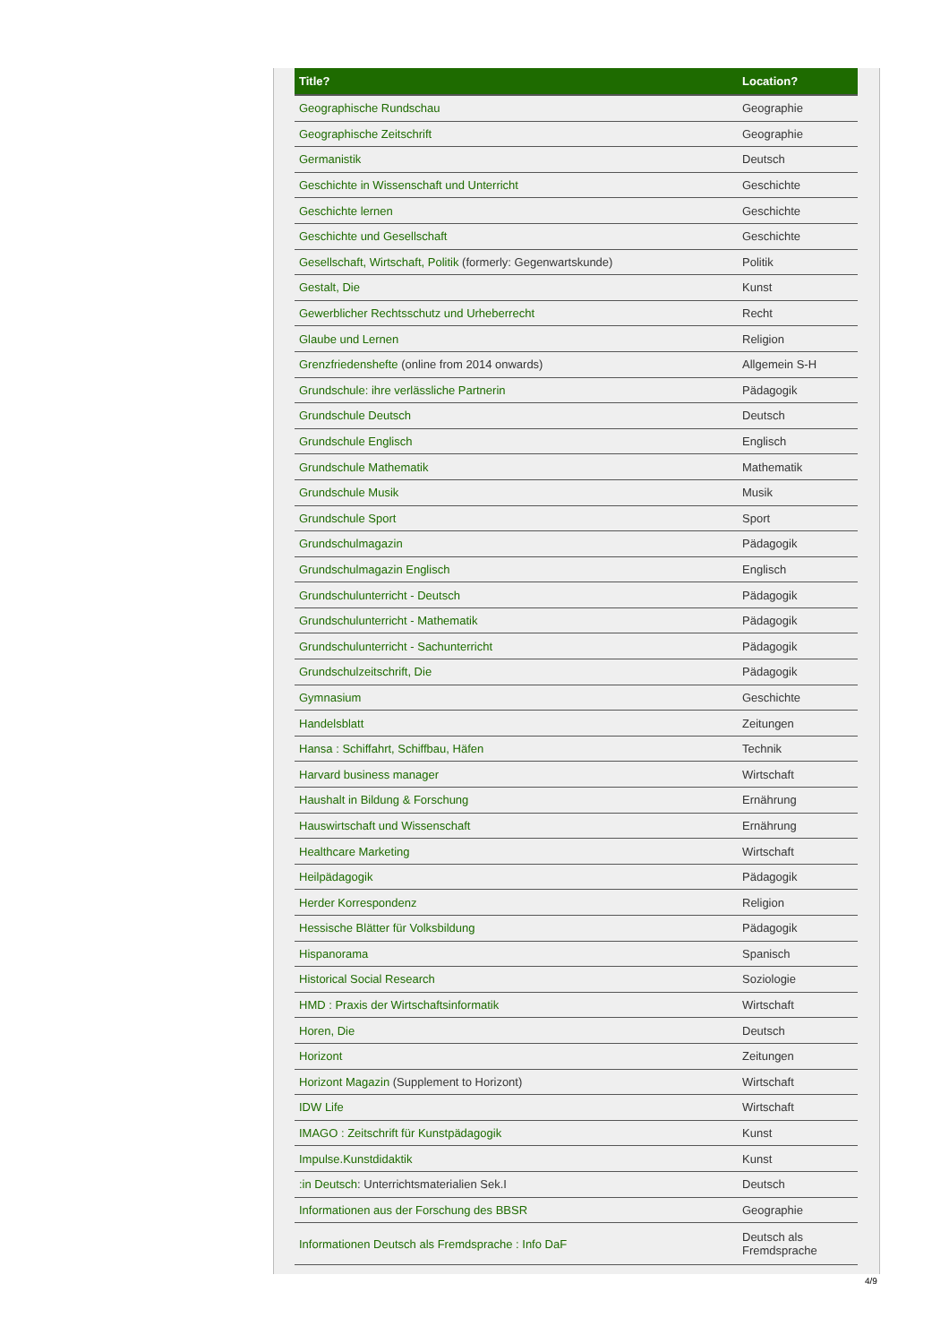| Title? | Location? |
| --- | --- |
| Geographische Rundschau | Geographie |
| Geographische Zeitschrift | Geographie |
| Germanistik | Deutsch |
| Geschichte in Wissenschaft und Unterricht | Geschichte |
| Geschichte lernen | Geschichte |
| Geschichte und Gesellschaft | Geschichte |
| Gesellschaft, Wirtschaft, Politik (formerly: Gegenwartskunde) | Politik |
| Gestalt, Die | Kunst |
| Gewerblicher Rechtsschutz und Urheberrecht | Recht |
| Glaube und Lernen | Religion |
| Grenzfriedenshefte (online from 2014 onwards) | Allgemein S-H |
| Grundschule: ihre verlässliche Partnerin | Pädagogik |
| Grundschule Deutsch | Deutsch |
| Grundschule Englisch | Englisch |
| Grundschule Mathematik | Mathematik |
| Grundschule Musik | Musik |
| Grundschule Sport | Sport |
| Grundschulmagazin | Pädagogik |
| Grundschulmagazin Englisch | Englisch |
| Grundschulunterricht - Deutsch | Pädagogik |
| Grundschulunterricht - Mathematik | Pädagogik |
| Grundschulunterricht - Sachunterricht | Pädagogik |
| Grundschulzeitschrift, Die | Pädagogik |
| Gymnasium | Geschichte |
| Handelsblatt | Zeitungen |
| Hansa : Schiffahrt, Schiffbau, Häfen | Technik |
| Harvard business manager | Wirtschaft |
| Haushalt in Bildung & Forschung | Ernährung |
| Hauswirtschaft und Wissenschaft | Ernährung |
| Healthcare Marketing | Wirtschaft |
| Heilpädagogik | Pädagogik |
| Herder Korrespondenz | Religion |
| Hessische Blätter für Volksbildung | Pädagogik |
| Hispanorama | Spanisch |
| Historical Social Research | Soziologie |
| HMD : Praxis der Wirtschaftsinformatik | Wirtschaft |
| Horen, Die | Deutsch |
| Horizont | Zeitungen |
| Horizont Magazin (Supplement to Horizont) | Wirtschaft |
| IDW Life | Wirtschaft |
| IMAGO : Zeitschrift für Kunstpädagogik | Kunst |
| Impulse.Kunstdidaktik | Kunst |
| :in Deutsch : Unterrichtsmaterialien Sek.I | Deutsch |
| Informationen aus der Forschung des BBSR | Geographie |
| Informationen Deutsch als Fremdsprache : Info DaF | Deutsch als Fremdsprache |
4/9